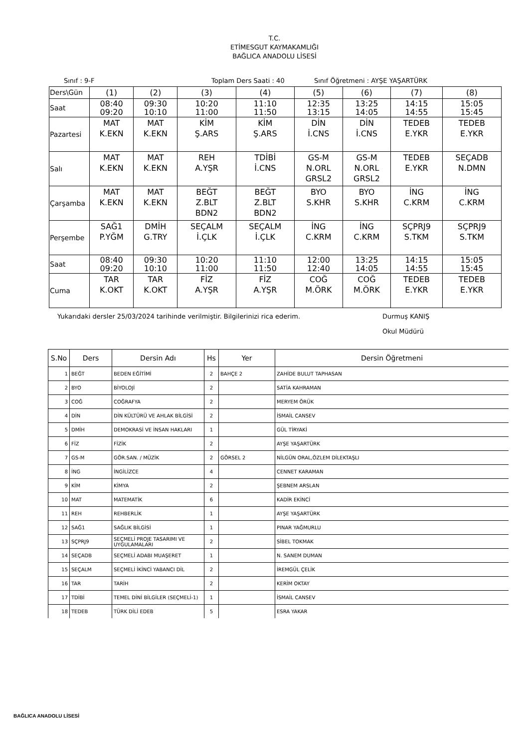T.C.
ETİMESGUT KAYMAKAMLIĞI
BAĞLICA ANADOLU LİSESİ
Sınıf : 9-F Toplam Ders Saati : 40 Sınıf Öğretmeni : AYŞE YAŞARTÜRK
| Ders\Gün | (1) | (2) | (3) | (4) | (5) | (6) | (7) | (8) |
| Saat | 08:40 09:20 | 09:30 10:10 | 10:20 11:00 | 11:10 11:50 | 12:35 13:15 | 13:25 14:05 | 14:15 14:55 | 15:05 15:45 |
| Pazartesi | MAT K.EKN | MAT K.EKN | KİM Ş.ARS | KİM Ş.ARS | DİN İ.CNS | DİN İ.CNS | TEDEB E.YKR | TEDEB E.YKR |
| Salı | MAT K.EKN | MAT K.EKN | REH A.YŞR | TDİBİ İ.CNS | GS-M N.ORL GRSL2 | GS-M N.ORL GRSL2 | TEDEB E.YKR | SEÇADB N.DMN |
| Çarşamba | MAT K.EKN | MAT K.EKN | BEĞT Z.BLT BDN2 | BEĞT Z.BLT BDN2 | BYO S.KHR | BYO S.KHR | İNG C.KRM | İNG C.KRM |
| Perşembe | SAĞ1 P.YĞM | DMİH G.TRY | SEÇALM İ.ÇLK | SEÇALM İ.ÇLK | İNG C.KRM | İNG C.KRM | SÇPRJ9 S.TKM | SÇPRJ9 S.TKM |
| Saat | 08:40 09:20 | 09:30 10:10 | 10:20 11:00 | 11:10 11:50 | 12:00 12:40 | 13:25 14:05 | 14:15 14:55 | 15:05 15:45 |
| Cuma | TAR K.OKT | TAR K.OKT | FİZ A.YŞR | FİZ A.YŞR | COĞ M.ÖRK | COĞ M.ÖRK | TEDEB E.YKR | TEDEB E.YKR |
Yukarıdaki dersler 25/03/2024 tarihinde verilmiştir. Bilgilerinizi rica ederim. Durmuş KANIŞ
Okul Müdürü
| S.No | Ders | Dersin Adı | Hs | Yer | Dersin Öğretmeni |
| --- | --- | --- | --- | --- | --- |
| 1 | BEĞT | BEDEN EĞİTİMİ | 2 | BAHÇE 2 | ZAHİDE BULUT TAPHASAN |
| 2 | BYO | BİYOLOJİ | 2 | | SATİA KAHRAMAN |
| 3 | COĞ | COĞRAFYA | 2 | | MERYEM ÖRÜK |
| 4 | DİN | DİN KÜLTÜRÜ VE AHLAK BİLGİSİ | 2 | | İSMAİL CANSEV |
| 5 | DMİH | DEMOKRASİ VE İNSAN HAKLARI | 1 | | GÜL TİRYAKİ |
| 6 | FİZ | FİZİK | 2 | | AYŞE YAŞARTÜRK |
| 7 | GS-M | GÖR.SAN. / MÜZİK | 2 | GÖRSEL 2 | NİLGÜN ORAL,ÖZLEM DİLEKTAŞLI |
| 8 | İNG | İNGİLİZCE | 4 | | CENNET KARAMAN |
| 9 | KİM | KİMYA | 2 | | ŞEBNEM ARSLAN |
| 10 | MAT | MATEMATİK | 6 | | KADİR EKİNCİ |
| 11 | REH | REHBERLİK | 1 | | AYŞE YAŞARTÜRK |
| 12 | SAĞ1 | SAĞLIK BİLGİSİ | 1 | | PINAR YAĞMURLU |
| 13 | SÇPRJ9 | SEÇMELİ PROJE TASARIMI VE UYGULAMALARI | 2 | | SİBEL TOKMAK |
| 14 | SEÇADB | SEÇMELİ ADABI MUAŞERET | 1 | | N. SANEM DUMAN |
| 15 | SEÇALM | SEÇMELİ İKİNCİ YABANCI DİL | 2 | | İREMGÜL ÇELİK |
| 16 | TAR | TARİH | 2 | | KERİM OKTAY |
| 17 | TDİBİ | TEMEL DİNİ BİLGİLER (SEÇMELİ-1) | 1 | | İSMAİL CANSEV |
| 18 | TEDEB | TÜRK DİLİ EDEB | 5 | | ESRA YAKAR |
BAĞLICA ANADOLU LİSESİ